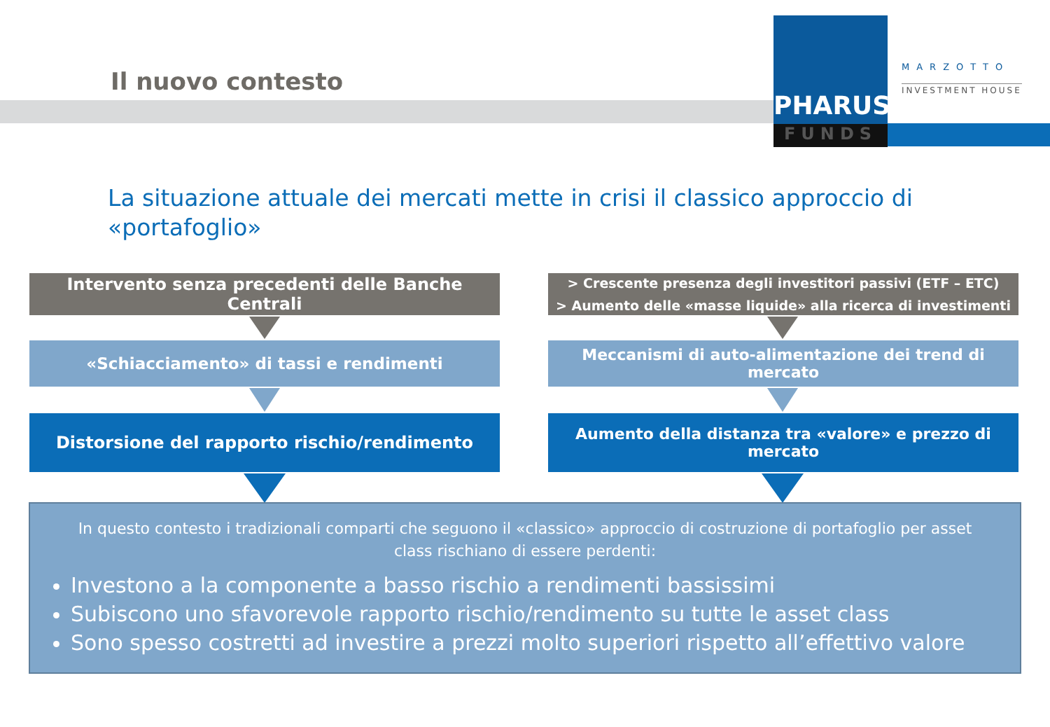PHARUS
FUNDS
MARZOTTO
INVESTMENT HOUSE
Il nuovo contesto
La situazione attuale dei mercati mette in crisi il classico approccio di «portafoglio»
Intervento senza precedenti delle Banche Centrali
> Crescente presenza degli investitori passivi (ETF – ETC)
> Aumento delle «masse liquide» alla ricerca di investimenti
«Schiacciamento» di tassi e rendimenti
Meccanismi di auto-alimentazione dei trend di mercato
Distorsione del rapporto rischio/rendimento
Aumento della distanza tra «valore» e prezzo di mercato
In questo contesto i tradizionali comparti che seguono il «classico» approccio di costruzione di portafoglio per asset class rischiano di essere perdenti:
Investono a la componente a basso rischio a rendimenti bassissimi
Subiscono uno sfavorevole rapporto rischio/rendimento su tutte le asset class
Sono spesso costretti ad investire a prezzi molto superiori rispetto all’effettivo valore